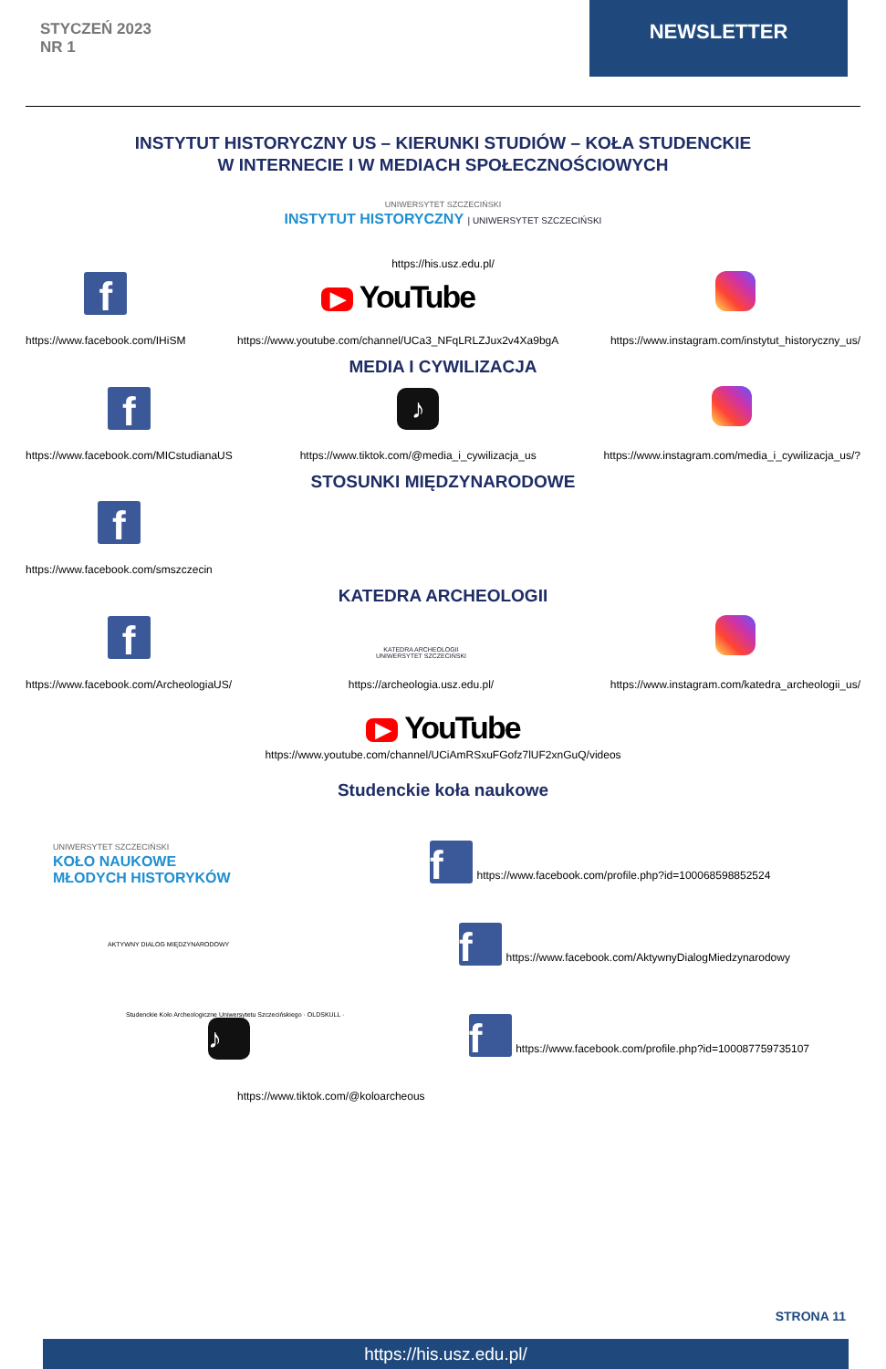STYCZEŃ 2023
NR 1
NEWSLETTER
INSTYTUT HISTORYCZNY US – KIERUNKI STUDIÓW – KOŁA STUDENCKIE
W INTERNECIE I W MEDIACH SPOŁECZNOŚCIOWYCH
UNIWERSYTET SZCZECIŃSKI
INSTYTUT HISTORYCZNY | UNIWERSYTET SZCZECIŃSKI
https://his.usz.edu.pl/
f
https://www.facebook.com/IHiSM
▶ YouTube
https://www.youtube.com/channel/UCa3_NFqLRLZJux2v4Xa9bgA
https://www.instagram.com/instytut_historyczny_us/
MEDIA I CYWILIZACJA
f
https://www.facebook.com/MICstudianaUS
♪
https://www.tiktok.com/@media_i_cywilizacja_us
https://www.instagram.com/media_i_cywilizacja_us/?
STOSUNKI MIĘDZYNARODOWE
f
https://www.facebook.com/smszczecin
KATEDRA ARCHEOLOGII
f
https://www.facebook.com/ArcheologiaUS/
KATEDRA ARCHEOLOGII
UNIWERSYTET SZCZECIŃSKI
https://archeologia.usz.edu.pl/
https://www.instagram.com/katedra_archeologii_us/
▶ YouTube
https://www.youtube.com/channel/UCiAmRSxuFGofz7lUF2xnGuQ/videos
Studenckie koła naukowe
UNIWERSYTET SZCZECIŃSKI
KOŁO NAUKOWE
MŁODYCH HISTORYKÓW
f https://www.facebook.com/profile.php?id=100068598852524
AKTYWNY DIALOG MIĘDZYNARODOWY
f https://www.facebook.com/AktywnyDialogMiedzynarodowy
Studenckie Koło Archeologiczne Uniwersytetu Szczecińskiego · OLDSKULL · ♪
f https://www.facebook.com/profile.php?id=100087759735107
https://www.tiktok.com/@koloarcheous
STRONA 11
https://his.usz.edu.pl/